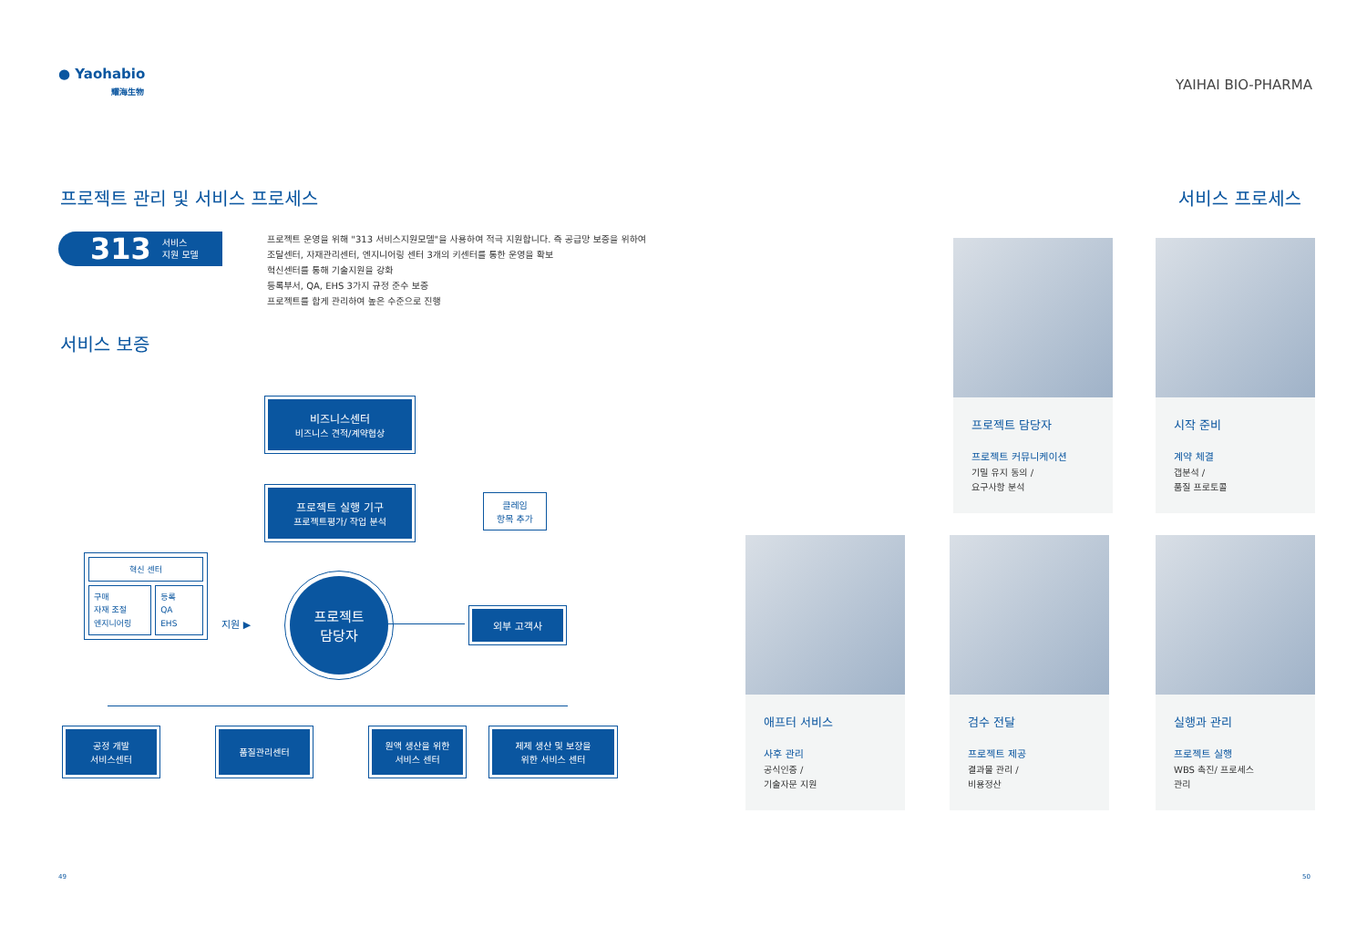● Yaohabio
耀海生物
YAIHAI BIO-PHARMA
프로젝트 관리 및 서비스 프로세스 서비스 프로세스
313 서비스
지원 모델
프로젝트 운영을 위해 "313 서비스지원모델"을 사용하여 적극 지원합니다. 즉 공급망 보증을 위하여 조달센터, 자재관리센터, 엔지니어링 센터 3개의 키센터를 통한 운영을 확보
혁신센터를 통해 기술지원을 강화
등록부서, QA, EHS 3가지 규정 준수 보증
프로젝트를 합게 관리하여 높은 수준으로 진행
서비스 보증
비즈니스센터
비즈니스 견적/계약협상
프로젝트 실행 기구
프로젝트평가/ 작업 분석
클레임
항목 추가
혁신 센터
구매
자재 조절
엔지니어링
등록
QA
EHS
지원 ▶
프로젝트
담당자
외부 고객사
공정 개발
서비스센터
품질관리센터
원액 생산을 위한
서비스 센터
제제 생산 및 보장을
위한 서비스 센터
프로젝트 담당자
프로젝트 커뮤니케이션
기밀 유지 동의 /
요구사항 분석
시작 준비
계약 체결
갭분석 /
품질 프로토콜
애프터 서비스
사후 관리
공식인증 /
기술자문 지원
검수 전달
프로젝트 제공
결과물 관리 /
비용정산
실행과 관리
프로젝트 실행
WBS 촉진/ 프로세스
관리
49 50